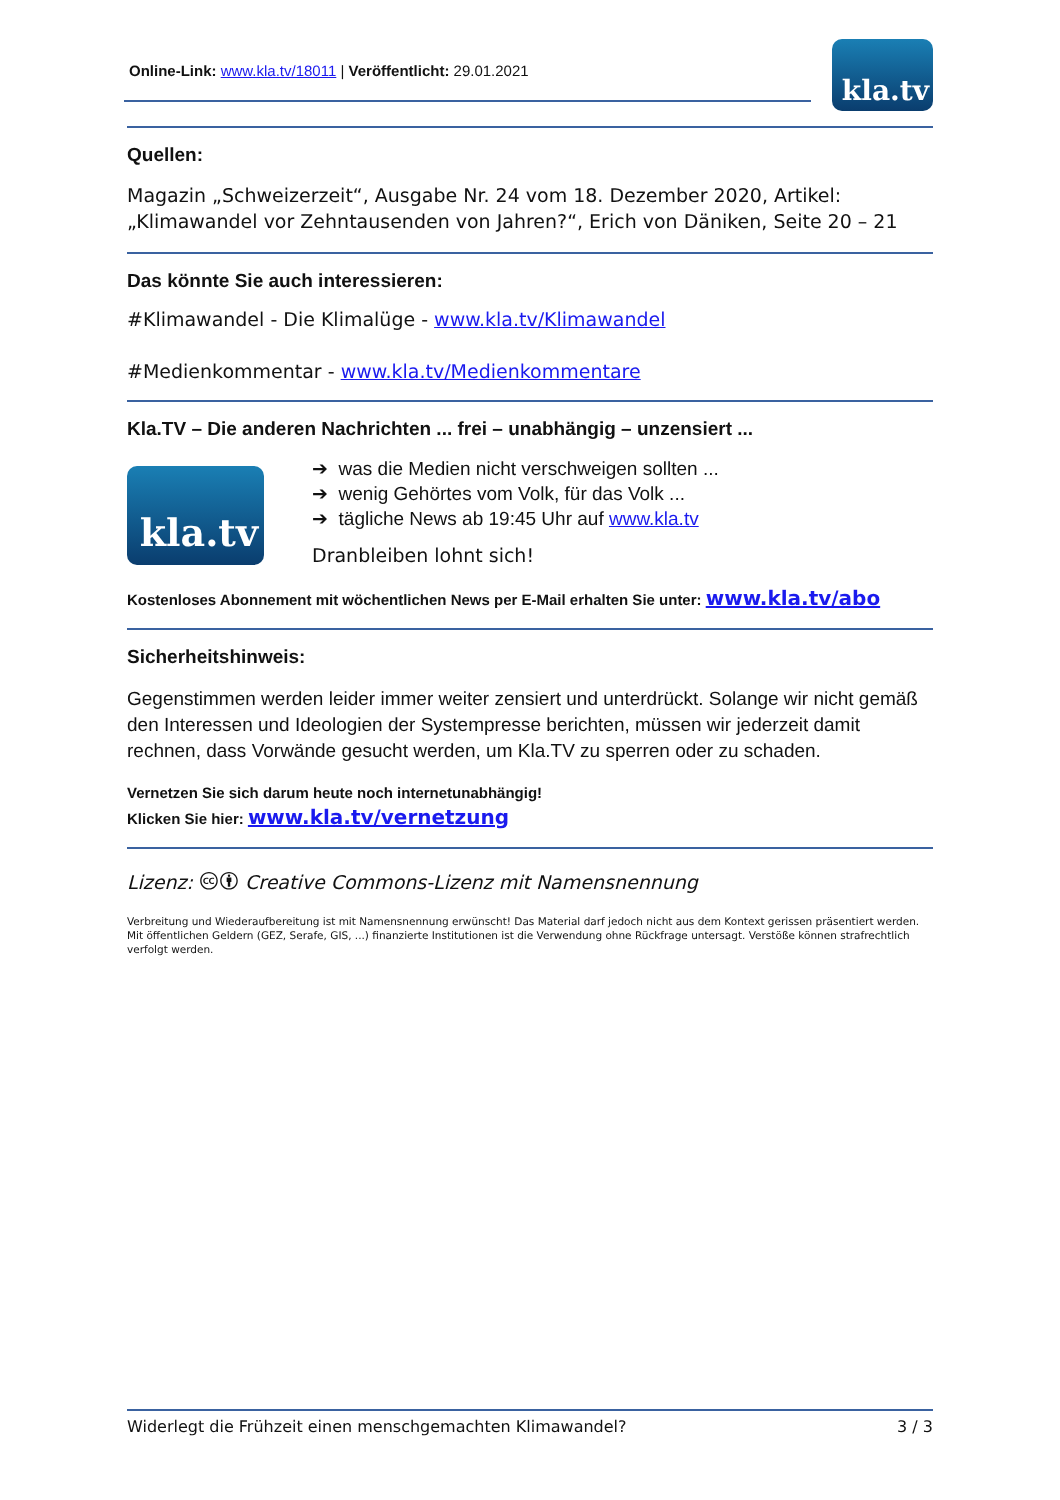Online-Link: www.kla.tv/18011 | Veröffentlicht: 29.01.2021
kla.tv
Quellen:
Magazin „Schweizerzeit“, Ausgabe Nr. 24 vom 18. Dezember 2020, Artikel: „Klimawandel vor Zehntausenden von Jahren?“, Erich von Däniken, Seite 20 – 21
Das könnte Sie auch interessieren:
#Klimawandel - Die Klimalüge - www.kla.tv/Klimawandel
#Medienkommentar - www.kla.tv/Medienkommentare
Kla.TV – Die anderen Nachrichten ... frei – unabhängig – unzensiert ...
kla.tv
➔ was die Medien nicht verschweigen sollten ...
➔ wenig Gehörtes vom Volk, für das Volk ...
➔ tägliche News ab 19:45 Uhr auf www.kla.tv
Dranbleiben lohnt sich!
Kostenloses Abonnement mit wöchentlichen News per E-Mail erhalten Sie unter: www.kla.tv/abo
Sicherheitshinweis:
Gegenstimmen werden leider immer weiter zensiert und unterdrückt. Solange wir nicht gemäß den Interessen und Ideologien der Systempresse berichten, müssen wir jederzeit damit rechnen, dass Vorwände gesucht werden, um Kla.TV zu sperren oder zu schaden.
Vernetzen Sie sich darum heute noch internetunabhängig!
Klicken Sie hier: www.kla.tv/vernetzung
Lizenz: 🅭🅯 Creative Commons-Lizenz mit Namensnennung
Verbreitung und Wiederaufbereitung ist mit Namensnennung erwünscht! Das Material darf jedoch nicht aus dem Kontext gerissen präsentiert werden. Mit öffentlichen Geldern (GEZ, Serafe, GIS, ...) finanzierte Institutionen ist die Verwendung ohne Rückfrage untersagt. Verstöße können strafrechtlich verfolgt werden.
Widerlegt die Frühzeit einen menschgemachten Klimawandel? 3 / 3